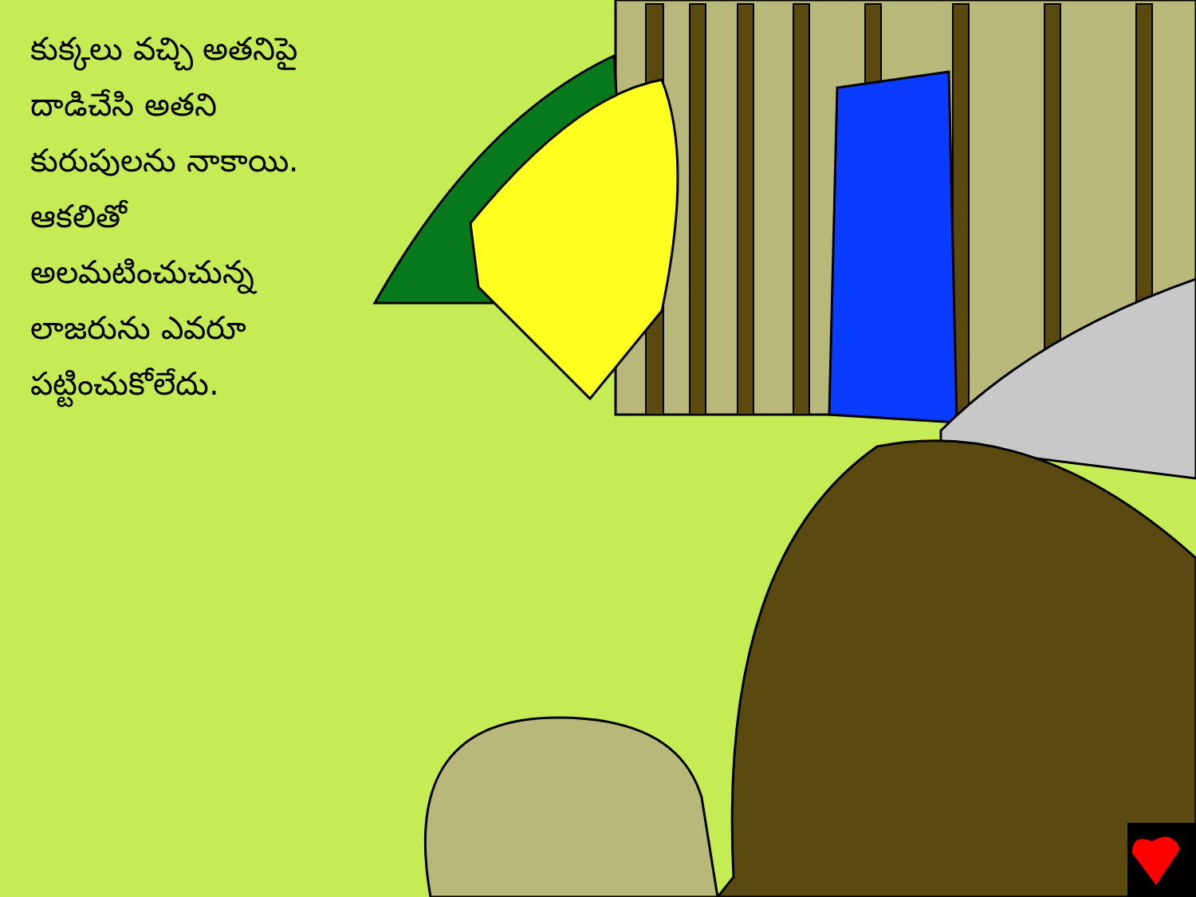కుక్కలు వచ్చి అతనిపై దాడిచేసి అతని కురుపులను నాకాయి. ఆకలితో అలమటించుచున్న లాజరును ఎవరూ పట్టించుకోలేదు.